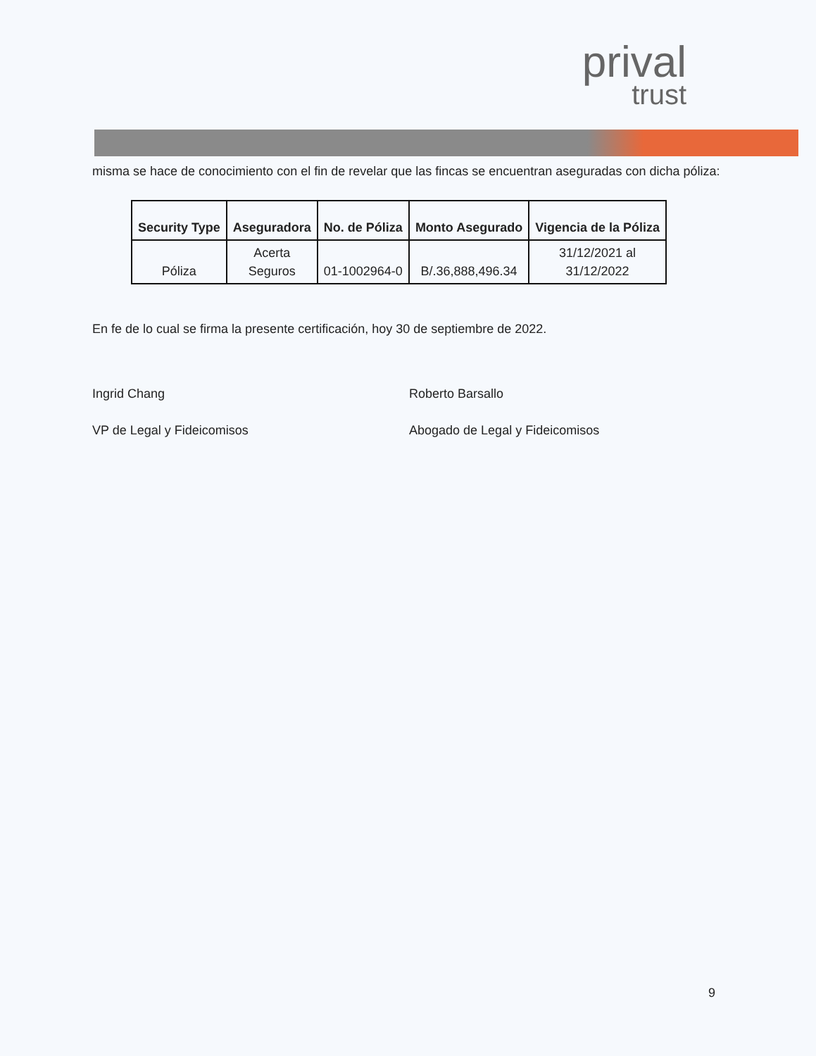prival
trust
misma se hace de conocimiento con el fin de revelar que las fincas se encuentran aseguradas con dicha póliza:
| Security Type | Aseguradora | No. de Póliza | Monto Asegurado | Vigencia de la Póliza |
| --- | --- | --- | --- | --- |
| Póliza | Acerta Seguros | 01-1002964-0 | B/.36,888,496.34 | 31/12/2021 al 31/12/2022 |
En fe de lo cual se firma la presente certificación, hoy 30 de septiembre de 2022.
Ingrid Chang
VP de Legal y Fideicomisos
Roberto Barsallo
Abogado de Legal y Fideicomisos
9